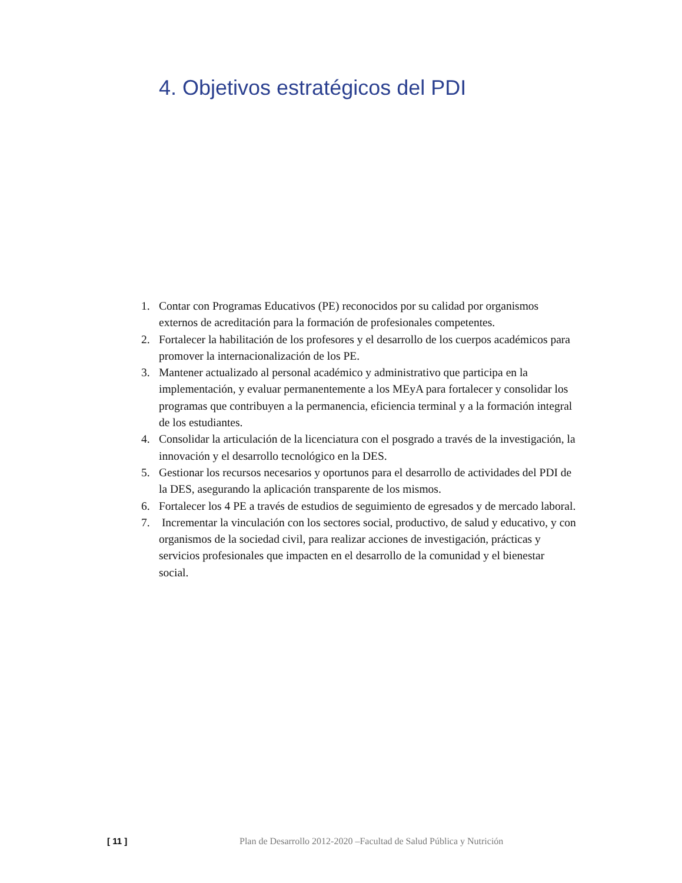4. Objetivos estratégicos del PDI
1. Contar con Programas Educativos (PE) reconocidos por su calidad por organismos externos de acreditación para la formación de profesionales competentes.
2. Fortalecer la habilitación de los profesores y el desarrollo de los cuerpos académicos para promover la internacionalización de los PE.
3. Mantener actualizado al personal académico y administrativo que participa en la implementación, y evaluar permanentemente a los MEyA para fortalecer y consolidar los programas que contribuyen a la permanencia, eficiencia terminal y a la formación integral de los estudiantes.
4. Consolidar la articulación de la licenciatura con el posgrado a través de la investigación, la innovación y el desarrollo tecnológico en la DES.
5. Gestionar los recursos necesarios y oportunos para el desarrollo de actividades del PDI de la DES, asegurando la aplicación transparente de los mismos.
6. Fortalecer los 4 PE a través de estudios de seguimiento de egresados y de mercado laboral.
7. Incrementar la vinculación con los sectores social, productivo, de salud y educativo, y con organismos de la sociedad civil, para realizar acciones de investigación, prácticas y servicios profesionales que impacten en el desarrollo de la comunidad y el bienestar social.
[ 11 ] Plan de Desarrollo 2012-2020 –Facultad de Salud Pública y Nutrición